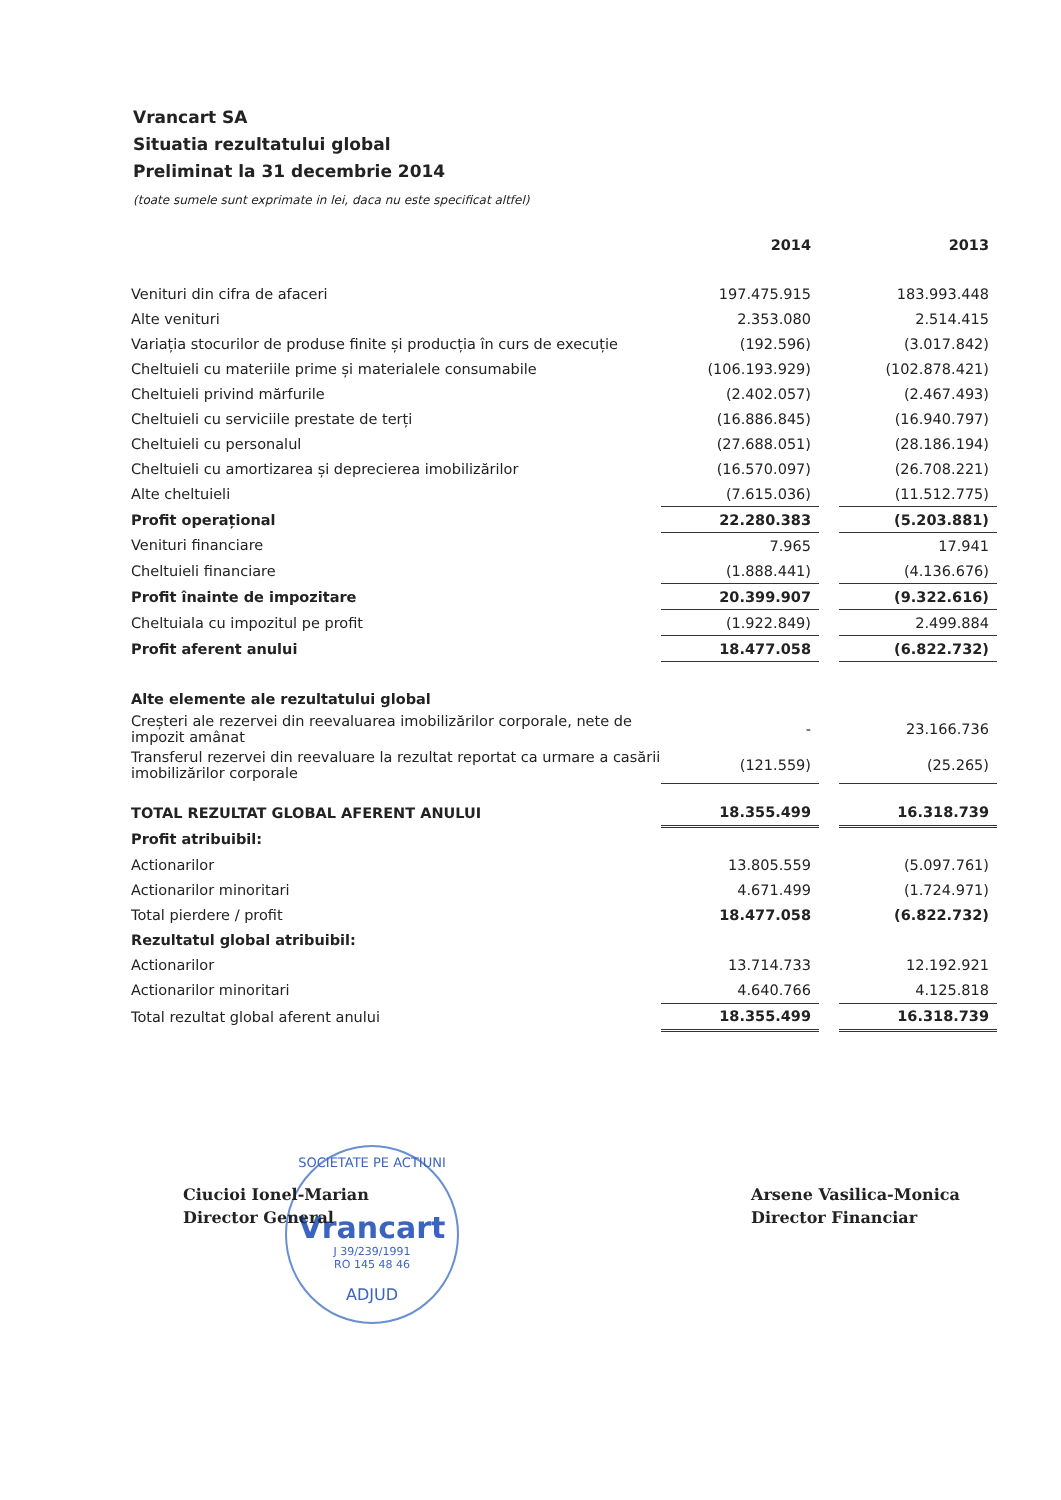Vrancart SA
Situatia rezultatului global
Preliminat la 31 decembrie 2014
(toate sumele sunt exprimate in lei, daca nu este specificat altfel)
| | 2014 | | 2013 |
| Venituri din cifra de afaceri | 197.475.915 | | 183.993.448 |
| Alte venituri | 2.353.080 | | 2.514.415 |
| Variația stocurilor de produse finite și producția în curs de execuție | (192.596) | | (3.017.842) |
| Cheltuieli cu materiile prime și materialele consumabile | (106.193.929) | | (102.878.421) |
| Cheltuieli privind mărfurile | (2.402.057) | | (2.467.493) |
| Cheltuieli cu serviciile prestate de terți | (16.886.845) | | (16.940.797) |
| Cheltuieli cu personalul | (27.688.051) | | (28.186.194) |
| Cheltuieli cu amortizarea și deprecierea imobilizărilor | (16.570.097) | | (26.708.221) |
| Alte cheltuieli | (7.615.036) | | (11.512.775) |
| Profit operațional | 22.280.383 | | (5.203.881) |
| Venituri financiare | 7.965 | | 17.941 |
| Cheltuieli financiare | (1.888.441) | | (4.136.676) |
| Profit înainte de impozitare | 20.399.907 | | (9.322.616) |
| Cheltuiala cu impozitul pe profit | (1.922.849) | | 2.499.884 |
| Profit aferent anului | 18.477.058 | | (6.822.732) |
| Alte elemente ale rezultatului global | | | |
| Creșteri ale rezervei din reevaluarea imobilizărilor corporale, nete de impozit amânat | - | | 23.166.736 |
| Transferul rezervei din reevaluare la rezultat reportat ca urmare a casării imobilizărilor corporale | (121.559) | | (25.265) |
| TOTAL REZULTAT GLOBAL AFERENT ANULUI | 18.355.499 | | 16.318.739 |
| Profit atribuibil: | | | |
| Actionarilor | 13.805.559 | | (5.097.761) |
| Actionarilor minoritari | 4.671.499 | | (1.724.971) |
| Total pierdere / profit | 18.477.058 | | (6.822.732) |
| Rezultatul global atribuibil: | | | |
| Actionarilor | 13.714.733 | | 12.192.921 |
| Actionarilor minoritari | 4.640.766 | | 4.125.818 |
| Total rezultat global aferent anului | 18.355.499 | | 16.318.739 |
SOCIETATE PE ACTIUNI
Vrancart
J 39/239/1991
RO 145 48 46
ADJUD
Ciucioi Ionel-Marian
Director General
Arsene Vasilica-Monica
Director Financiar